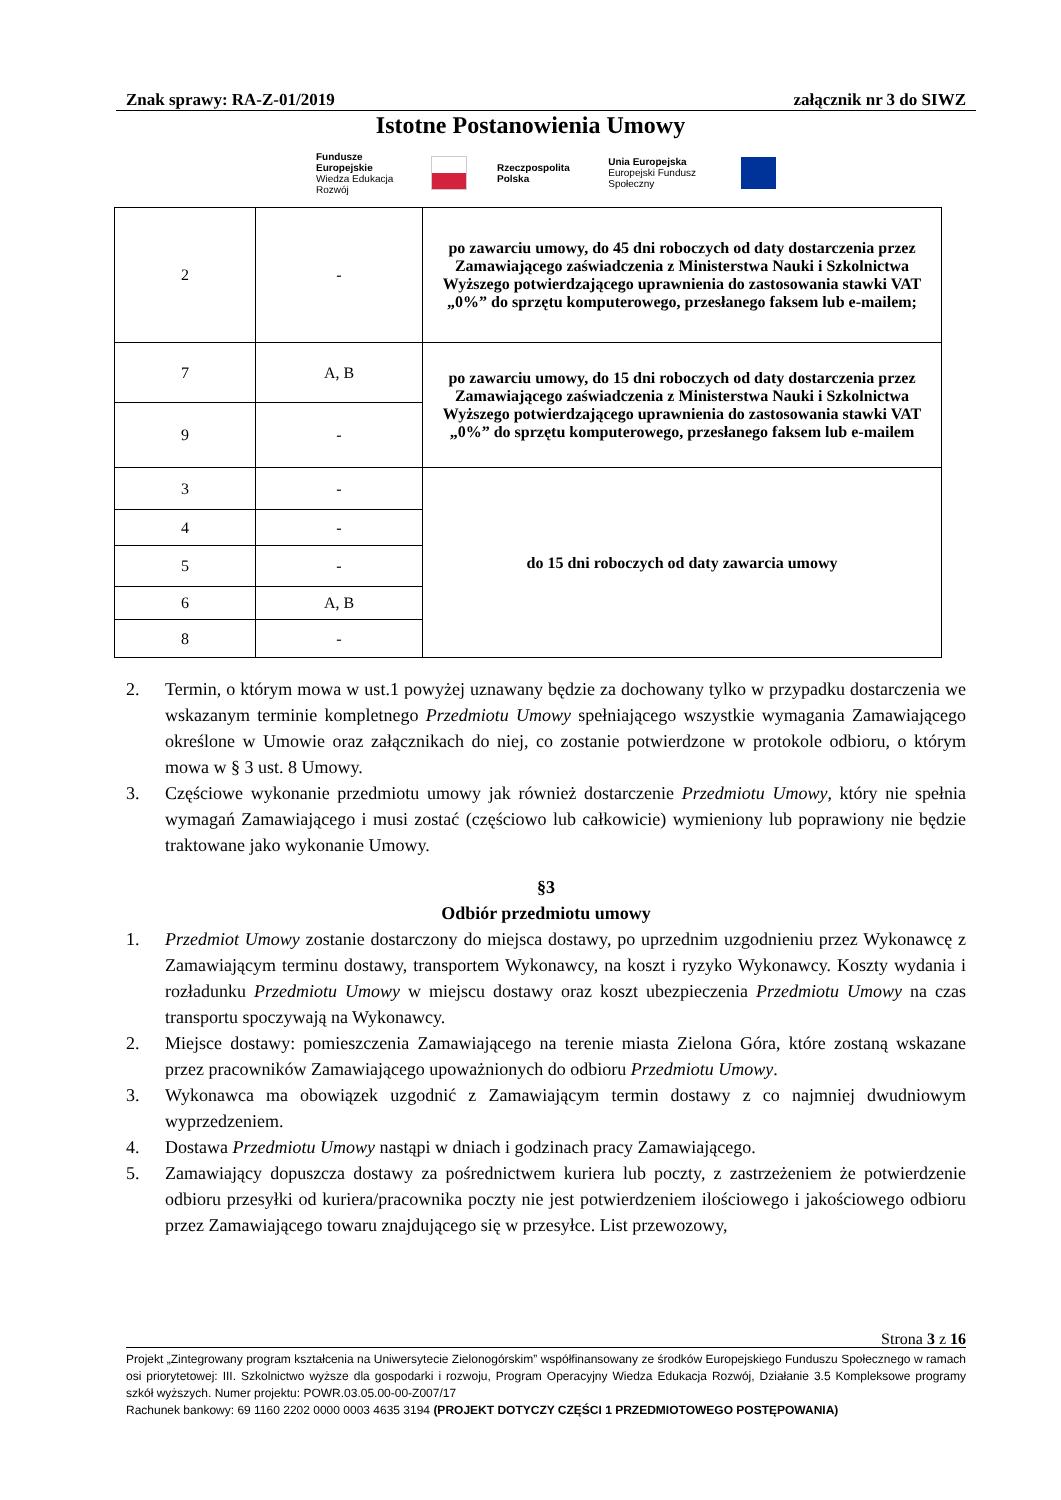Znak sprawy: RA-Z-01/2019 załącznik nr 3 do SIWZ
Istotne Postanowienia Umowy
Fundusze Europejskie
Wiedza Edukacja Rozwój Rzeczpospolita Polska Unia Europejska
Europejski Fundusz Społeczny
| 2 | - | po zawarciu umowy, do 45 dni roboczych od daty dostarczenia przez Zamawiającego zaświadczenia z Ministerstwa Nauki i Szkolnictwa Wyższego potwierdzającego uprawnienia do zastosowania stawki VAT „0%” do sprzętu komputerowego, przesłanego faksem lub e-mailem; |
| 7 | A, B | po zawarciu umowy, do 15 dni roboczych od daty dostarczenia przez Zamawiającego zaświadczenia z Ministerstwa Nauki i Szkolnictwa Wyższego potwierdzającego uprawnienia do zastosowania stawki VAT „0%” do sprzętu komputerowego, przesłanego faksem lub e-mailem |
| 9 | - | |
| 3 | - | do 15 dni roboczych od daty zawarcia umowy |
| 4 | - | |
| 5 | - | |
| 6 | A, B | |
| 8 | - | |
2. Termin, o którym mowa w ust.1 powyżej uznawany będzie za dochowany tylko w przypadku dostarczenia we wskazanym terminie kompletnego Przedmiotu Umowy spełniającego wszystkie wymagania Zamawiającego określone w Umowie oraz załącznikach do niej, co zostanie potwierdzone w protokole odbioru, o którym mowa w § 3 ust. 8 Umowy.
3. Częściowe wykonanie przedmiotu umowy jak również dostarczenie Przedmiotu Umowy, który nie spełnia wymagań Zamawiającego i musi zostać (częściowo lub całkowicie) wymieniony lub poprawiony nie będzie traktowane jako wykonanie Umowy.
§3
Odbiór przedmiotu umowy
1. Przedmiot Umowy zostanie dostarczony do miejsca dostawy, po uprzednim uzgodnieniu przez Wykonawcę z Zamawiającym terminu dostawy, transportem Wykonawcy, na koszt i ryzyko Wykonawcy. Koszty wydania i rozładunku Przedmiotu Umowy w miejscu dostawy oraz koszt ubezpieczenia Przedmiotu Umowy na czas transportu spoczywają na Wykonawcy.
2. Miejsce dostawy: pomieszczenia Zamawiającego na terenie miasta Zielona Góra, które zostaną wskazane przez pracowników Zamawiającego upoważnionych do odbioru Przedmiotu Umowy.
3. Wykonawca ma obowiązek uzgodnić z Zamawiającym termin dostawy z co najmniej dwudniowym wyprzedzeniem.
4. Dostawa Przedmiotu Umowy nastąpi w dniach i godzinach pracy Zamawiającego.
5. Zamawiający dopuszcza dostawy za pośrednictwem kuriera lub poczty, z zastrzeżeniem że potwierdzenie odbioru przesyłki od kuriera/pracownika poczty nie jest potwierdzeniem ilościowego i jakościowego odbioru przez Zamawiającego towaru znajdującego się w przesyłce. List przewozowy,
Strona 3 z 16
Projekt „Zintegrowany program kształcenia na Uniwersytecie Zielonogórskim” współfinansowany ze środków Europejskiego Funduszu Społecznego w ramach osi priorytetowej: III. Szkolnictwo wyższe dla gospodarki i rozwoju, Program Operacyjny Wiedza Edukacja Rozwój, Działanie 3.5 Kompleksowe programy szkół wyższych. Numer projektu: POWR.03.05.00-00-Z007/17
Rachunek bankowy: 69 1160 2202 0000 0003 4635 3194 (PROJEKT DOTYCZY CZĘŚCI 1 PRZEDMIOTOWEGO POSTĘPOWANIA)